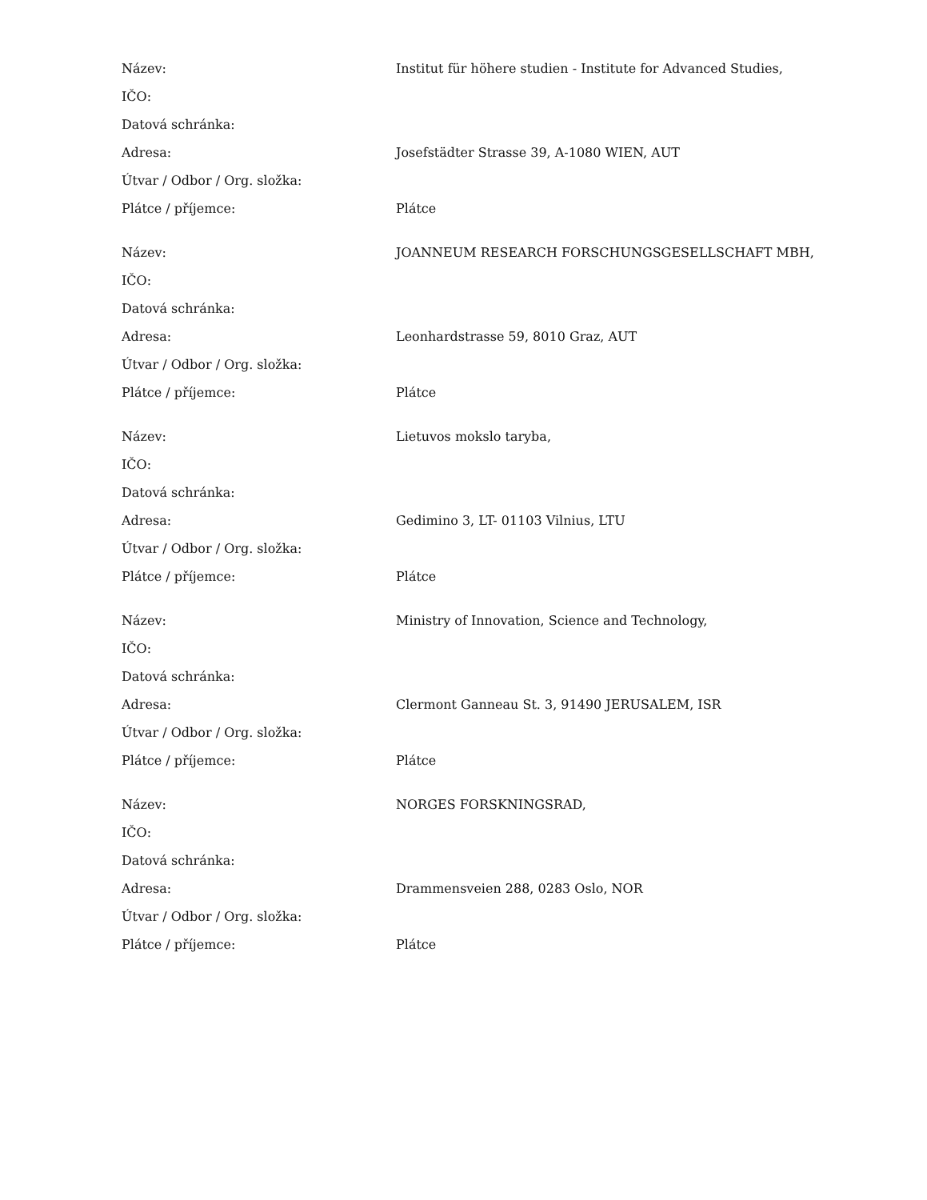| Název: | Institut für höhere studien - Institute for Advanced Studies, |
| IČO: | |
| Datová schránka: | |
| Adresa: | Josefstädter Strasse 39, A-1080 WIEN, AUT |
| Útvar / Odbor / Org. složka: | |
| Plátce / příjemce: | Plátce |
| Název: | JOANNEUM RESEARCH FORSCHUNGSGESELLSCHAFT MBH, |
| IČO: | |
| Datová schránka: | |
| Adresa: | Leonhardstrasse 59, 8010 Graz, AUT |
| Útvar / Odbor / Org. složka: | |
| Plátce / příjemce: | Plátce |
| Název: | Lietuvos mokslo taryba, |
| IČO: | |
| Datová schránka: | |
| Adresa: | Gedimino 3, LT- 01103 Vilnius, LTU |
| Útvar / Odbor / Org. složka: | |
| Plátce / příjemce: | Plátce |
| Název: | Ministry of Innovation, Science and Technology, |
| IČO: | |
| Datová schránka: | |
| Adresa: | Clermont Ganneau St. 3, 91490 JERUSALEM, ISR |
| Útvar / Odbor / Org. složka: | |
| Plátce / příjemce: | Plátce |
| Název: | NORGES FORSKNINGSRAD, |
| IČO: | |
| Datová schránka: | |
| Adresa: | Drammensveien 288, 0283 Oslo, NOR |
| Útvar / Odbor / Org. složka: | |
| Plátce / příjemce: | Plátce |